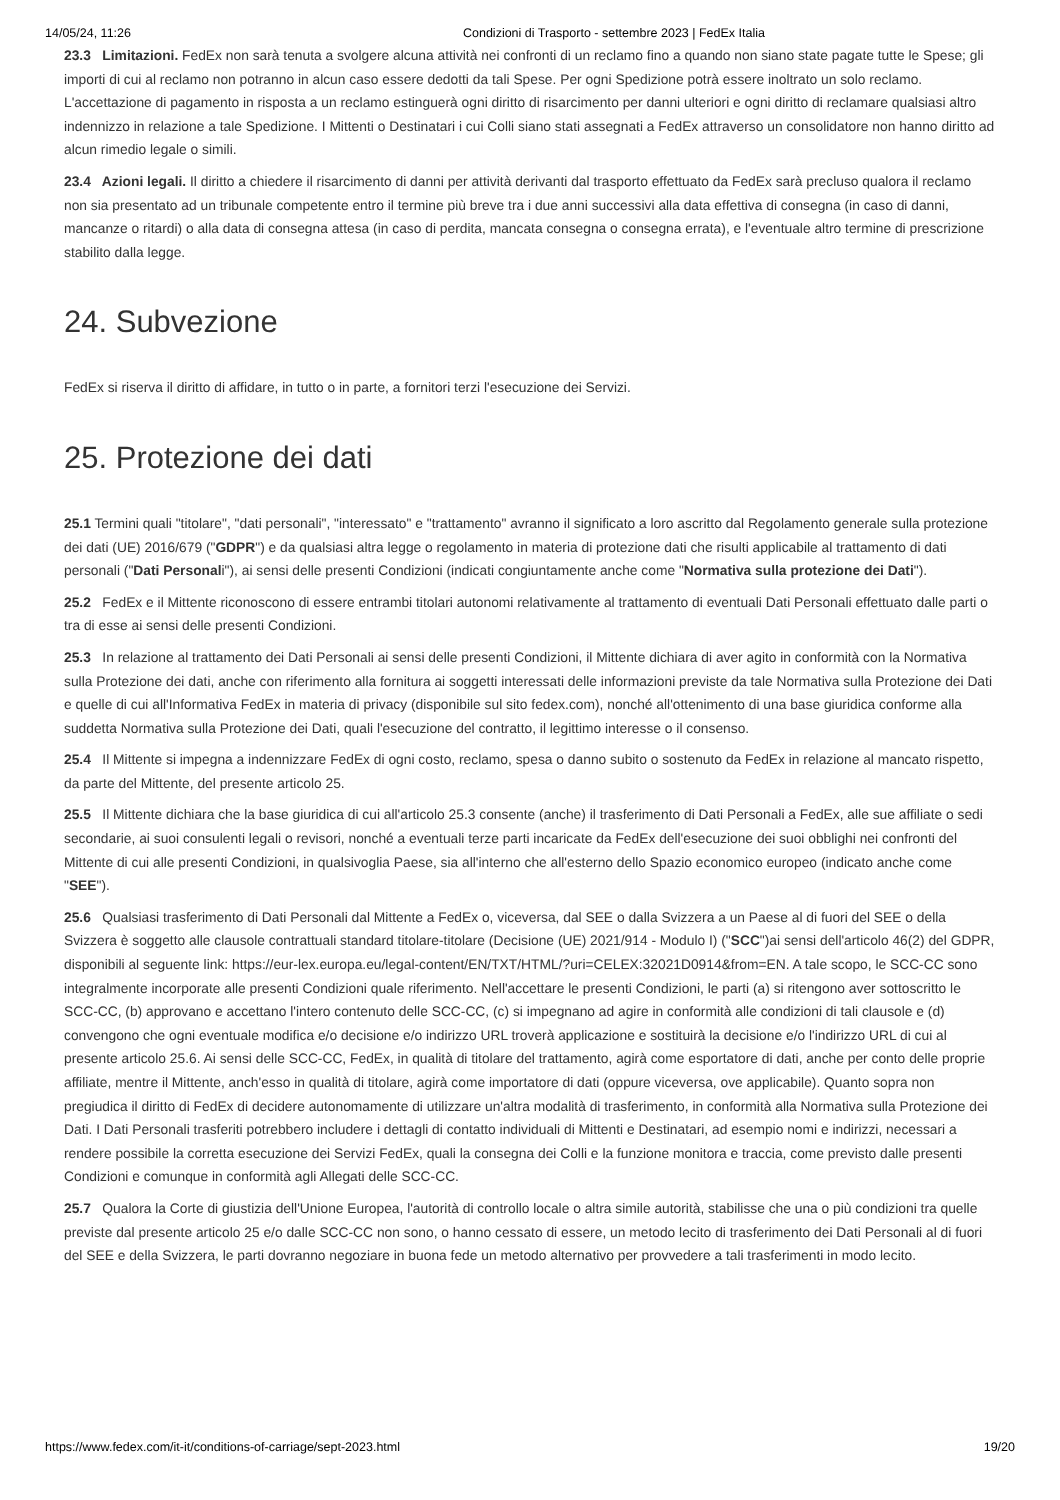14/05/24, 11:26 Condizioni di Trasporto - settembre 2023 | FedEx Italia
23.3 Limitazioni. FedEx non sarà tenuta a svolgere alcuna attività nei confronti di un reclamo fino a quando non siano state pagate tutte le Spese; gli importi di cui al reclamo non potranno in alcun caso essere dedotti da tali Spese. Per ogni Spedizione potrà essere inoltrato un solo reclamo. L'accettazione di pagamento in risposta a un reclamo estinguerà ogni diritto di risarcimento per danni ulteriori e ogni diritto di reclamare qualsiasi altro indennizzo in relazione a tale Spedizione. I Mittenti o Destinatari i cui Colli siano stati assegnati a FedEx attraverso un consolidatore non hanno diritto ad alcun rimedio legale o simili.
23.4 Azioni legali. Il diritto a chiedere il risarcimento di danni per attività derivanti dal trasporto effettuato da FedEx sarà precluso qualora il reclamo non sia presentato ad un tribunale competente entro il termine più breve tra i due anni successivi alla data effettiva di consegna (in caso di danni, mancanze o ritardi) o alla data di consegna attesa (in caso di perdita, mancata consegna o consegna errata), e l'eventuale altro termine di prescrizione stabilito dalla legge.
24. Subvezione
FedEx si riserva il diritto di affidare, in tutto o in parte, a fornitori terzi l'esecuzione dei Servizi.
25. Protezione dei dati
25.1 Termini quali "titolare", "dati personali", "interessato" e "trattamento" avranno il significato a loro ascritto dal Regolamento generale sulla protezione dei dati (UE) 2016/679 ("GDPR") e da qualsiasi altra legge o regolamento in materia di protezione dati che risulti applicabile al trattamento di dati personali ("Dati Personali"), ai sensi delle presenti Condizioni (indicati congiuntamente anche come "Normativa sulla protezione dei Dati").
25.2 FedEx e il Mittente riconoscono di essere entrambi titolari autonomi relativamente al trattamento di eventuali Dati Personali effettuato dalle parti o tra di esse ai sensi delle presenti Condizioni.
25.3 In relazione al trattamento dei Dati Personali ai sensi delle presenti Condizioni, il Mittente dichiara di aver agito in conformità con la Normativa sulla Protezione dei dati, anche con riferimento alla fornitura ai soggetti interessati delle informazioni previste da tale Normativa sulla Protezione dei Dati e quelle di cui all'Informativa FedEx in materia di privacy (disponibile sul sito fedex.com), nonché all'ottenimento di una base giuridica conforme alla suddetta Normativa sulla Protezione dei Dati, quali l'esecuzione del contratto, il legittimo interesse o il consenso.
25.4 Il Mittente si impegna a indennizzare FedEx di ogni costo, reclamo, spesa o danno subito o sostenuto da FedEx in relazione al mancato rispetto, da parte del Mittente, del presente articolo 25.
25.5 Il Mittente dichiara che la base giuridica di cui all'articolo 25.3 consente (anche) il trasferimento di Dati Personali a FedEx, alle sue affiliate o sedi secondarie, ai suoi consulenti legali o revisori, nonché a eventuali terze parti incaricate da FedEx dell'esecuzione dei suoi obblighi nei confronti del Mittente di cui alle presenti Condizioni, in qualsivoglia Paese, sia all'interno che all'esterno dello Spazio economico europeo (indicato anche come "SEE").
25.6 Qualsiasi trasferimento di Dati Personali dal Mittente a FedEx o, viceversa, dal SEE o dalla Svizzera a un Paese al di fuori del SEE o della Svizzera è soggetto alle clausole contrattuali standard titolare-titolare (Decisione (UE) 2021/914 - Modulo I) ("SCC")ai sensi dell'articolo 46(2) del GDPR, disponibili al seguente link: https://eur-lex.europa.eu/legal-content/EN/TXT/HTML/?uri=CELEX:32021D0914&from=EN. A tale scopo, le SCC-CC sono integralmente incorporate alle presenti Condizioni quale riferimento. Nell'accettare le presenti Condizioni, le parti (a) si ritengono aver sottoscritto le SCC-CC, (b) approvano e accettano l'intero contenuto delle SCC-CC, (c) si impegnano ad agire in conformità alle condizioni di tali clausole e (d) convengono che ogni eventuale modifica e/o decisione e/o indirizzo URL troverà applicazione e sostituirà la decisione e/o l'indirizzo URL di cui al presente articolo 25.6. Ai sensi delle SCC-CC, FedEx, in qualità di titolare del trattamento, agirà come esportatore di dati, anche per conto delle proprie affiliate, mentre il Mittente, anch'esso in qualità di titolare, agirà come importatore di dati (oppure viceversa, ove applicabile). Quanto sopra non pregiudica il diritto di FedEx di decidere autonomamente di utilizzare un'altra modalità di trasferimento, in conformità alla Normativa sulla Protezione dei Dati. I Dati Personali trasferiti potrebbero includere i dettagli di contatto individuali di Mittenti e Destinatari, ad esempio nomi e indirizzi, necessari a rendere possibile la corretta esecuzione dei Servizi FedEx, quali la consegna dei Colli e la funzione monitora e traccia, come previsto dalle presenti Condizioni e comunque in conformità agli Allegati delle SCC-CC.
25.7 Qualora la Corte di giustizia dell'Unione Europea, l'autorità di controllo locale o altra simile autorità, stabilisse che una o più condizioni tra quelle previste dal presente articolo 25 e/o dalle SCC-CC non sono, o hanno cessato di essere, un metodo lecito di trasferimento dei Dati Personali al di fuori del SEE e della Svizzera, le parti dovranno negoziare in buona fede un metodo alternativo per provvedere a tali trasferimenti in modo lecito.
https://www.fedex.com/it-it/conditions-of-carriage/sept-2023.html 19/20